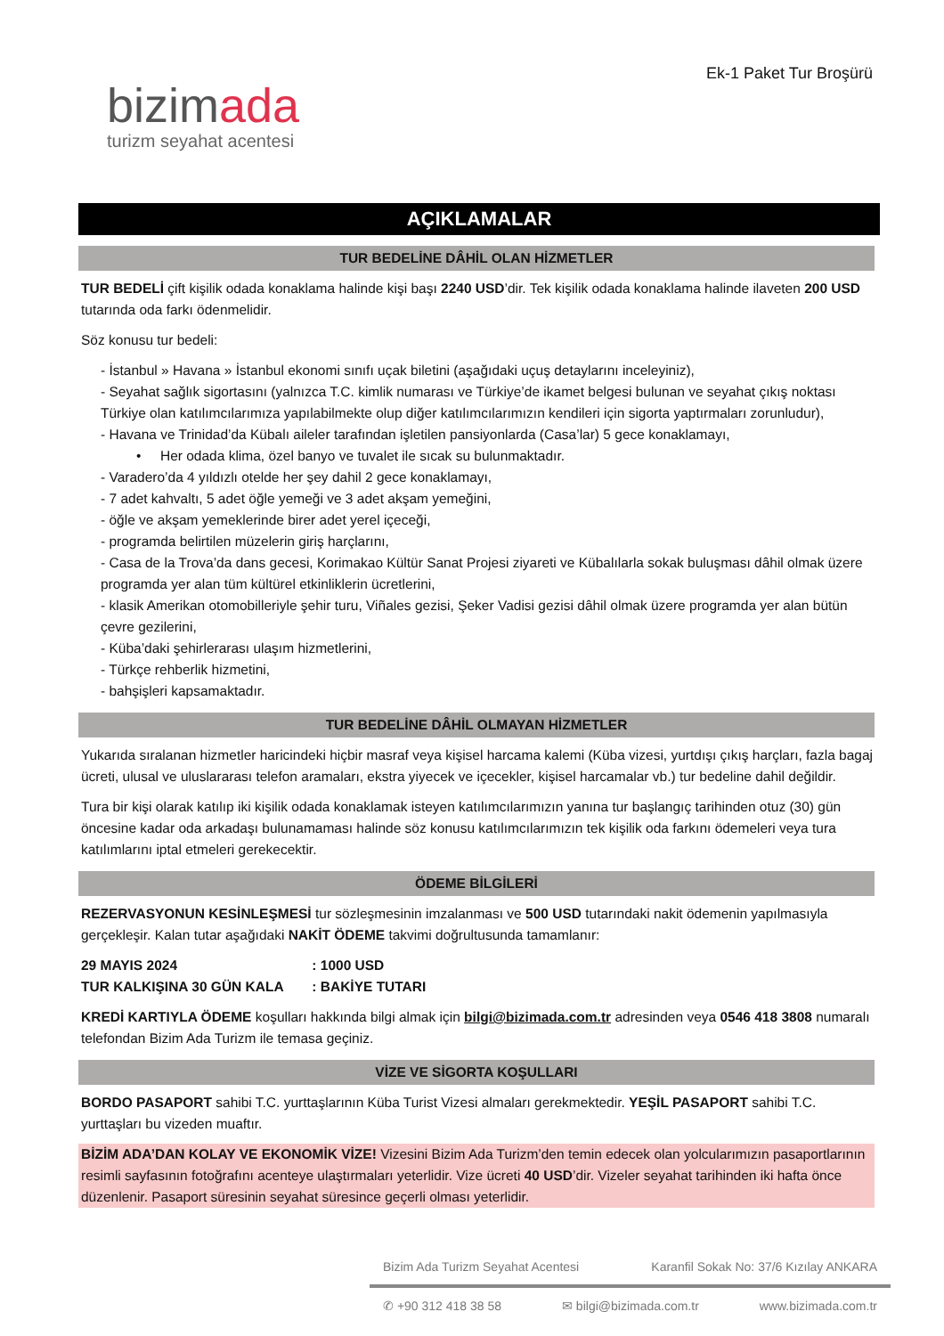bizimada
turizm seyahat acentesi
Ek-1 Paket Tur Broşürü
AÇIKLAMALAR
TUR BEDELİNE DÂHİL OLAN HİZMETLER
TUR BEDELİ çift kişilik odada konaklama halinde kişi başı 2240 USD’dir. Tek kişilik odada konaklama halinde ilaveten 200 USD tutarında oda farkı ödenmelidir.
Söz konusu tur bedeli:
- İstanbul » Havana » İstanbul ekonomi sınıfı uçak biletini (aşağıdaki uçuş detaylarını inceleyiniz),
- Seyahat sağlık sigortasını (yalnızca T.C. kimlik numarası ve Türkiye’de ikamet belgesi bulunan ve seyahat çıkış noktası Türkiye olan katılımcılarımıza yapılabilmekte olup diğer katılımcılarımızın kendileri için sigorta yaptırmaları zorunludur),
- Havana ve Trinidad’da Kübalı aileler tarafından işletilen pansiyonlarda (Casa’lar) 5 gece konaklamayı,
• Her odada klima, özel banyo ve tuvalet ile sıcak su bulunmaktadır.
- Varadero’da 4 yıldızlı otelde her şey dahil 2 gece konaklamayı,
- 7 adet kahvaltı, 5 adet öğle yemeği ve 3 adet akşam yemeğini,
- öğle ve akşam yemeklerinde birer adet yerel içeceği,
- programda belirtilen müzelerin giriş harçlarını,
- Casa de la Trova’da dans gecesi, Korimakao Kültür Sanat Projesi ziyareti ve Kübalılarla sokak buluşması dâhil olmak üzere programda yer alan tüm kültürel etkinliklerin ücretlerini,
- klasik Amerikan otomobilleriyle şehir turu, Viñales gezisi, Şeker Vadisi gezisi dâhil olmak üzere programda yer alan bütün çevre gezilerini,
- Küba’daki şehirlerarası ulaşım hizmetlerini,
- Türkçe rehberlik hizmetini,
- bahşişleri kapsamaktadır.
TUR BEDELİNE DÂHİL OLMAYAN HİZMETLER
Yukarıda sıralanan hizmetler haricindeki hiçbir masraf veya kişisel harcama kalemi (Küba vizesi, yurtdışı çıkış harçları, fazla bagaj ücreti, ulusal ve uluslararası telefon aramaları, ekstra yiyecek ve içecekler, kişisel harcamalar vb.) tur bedeline dahil değildir.
Tura bir kişi olarak katılıp iki kişilik odada konaklamak isteyen katılımcılarımızın yanına tur başlangıç tarihinden otuz (30) gün öncesine kadar oda arkadaşı bulunamaması halinde söz konusu katılımcılarımızın tek kişilik oda farkını ödemeleri veya tura katılımlarını iptal etmeleri gerekecektir.
ÖDEME BİLGİLERİ
REZERVASYONUN KESİNLEŞMESİ tur sözleşmesinin imzalanması ve 500 USD tutarındaki nakit ödemenin yapılmasıyla gerçekleşir. Kalan tutar aşağıdaki NAKİT ÖDEME takvimi doğrultusunda tamamlanır:
29 MAYIS 2024 : 1000 USD
TUR KALKIŞINA 30 GÜN KALA : BAKİYE TUTARI
KREDİ KARTIYLA ÖDEME koşulları hakkında bilgi almak için bilgi@bizimada.com.tr adresinden veya 0546 418 3808 numaralı telefondan Bizim Ada Turizm ile temasa geçiniz.
VİZE VE SİGORTA KOŞULLARI
BORDO PASAPORT sahibi T.C. yurttaşlarının Küba Turist Vizesi almaları gerekmektedir. YEŞİL PASAPORT sahibi T.C. yurttaşları bu vizeden muaftır.
BİZİM ADA’DAN KOLAY VE EKONOMİK VİZE! Vizesini Bizim Ada Turizm’den temin edecek olan yolcularımızın pasaportlarının resimli sayfasının fotoğrafını acenteye ulaştırmaları yeterlidir. Vize ücreti 40 USD’dir. Vizeler seyahat tarihinden iki hafta önce düzenlenir. Pasaport süresinin seyahat süresince geçerli olması yeterlidir.
Bizim Ada Turizm Seyahat Acentesi Karanfil Sokak No: 37/6 Kızılay ANKARA
✆ +90 312 418 38 58 ✉ bilgi@bizimada.com.tr www.bizimada.com.tr